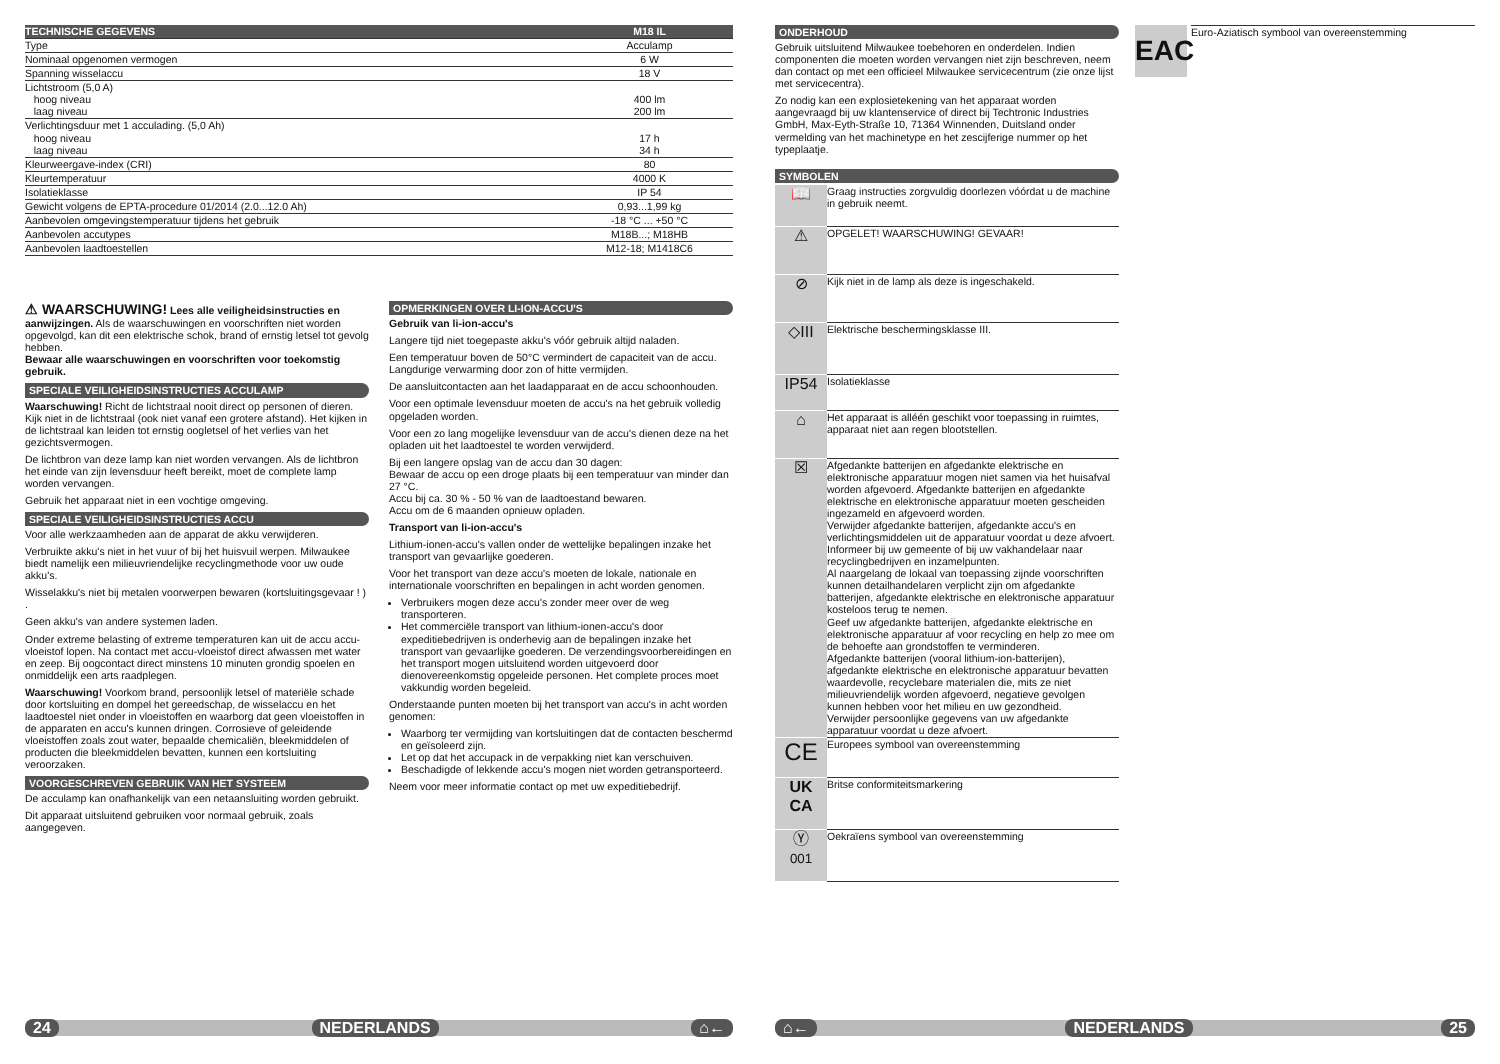| TECHNISCHE GEGEVENS | M18 IL |
| --- | --- |
| Type | Acculamp |
| Nominaal opgenomen vermogen | 6 W |
| Spanning wisselaccu | 18 V |
| Lichtstroom (5,0 A) hoog niveau laag niveau | 400 lm 200 lm |
| Verlichtingsduur met 1 acculading. (5,0 Ah) hoog niveau laag niveau | 17 h 34 h |
| Kleurweergave-index (CRI) | 80 |
| Kleurtemperatuur | 4000 K |
| Isolatieklasse | IP 54 |
| Gewicht volgens de EPTA-procedure 01/2014 (2.0...12.0 Ah) | 0,93...1,99 kg |
| Aanbevolen omgevingstemperatuur tijdens het gebruik | -18 °C ... +50 °C |
| Aanbevolen accutypes | M18B...; M18HB |
| Aanbevolen laadtoestellen | M12-18; M1418C6 |
⚠ WAARSCHUWING! Lees alle veiligheidsinstructies en aanwijzingen. Als de waarschuwingen en voorschriften niet worden opgevolgd, kan dit een elektrische schok, brand of ernstig letsel tot gevolg hebben.
Bewaar alle waarschuwingen en voorschriften voor toekomstig gebruik.
SPECIALE VEILIGHEIDSINSTRUCTIES ACCULAMP
Waarschuwing! Richt de lichtstraal nooit direct op personen of dieren. Kijk niet in de lichtstraal (ook niet vanaf een grotere afstand). Het kijken in de lichtstraal kan leiden tot ernstig oogletsel of het verlies van het gezichtsvermogen.
De lichtbron van deze lamp kan niet worden vervangen. Als de lichtbron het einde van zijn levensduur heeft bereikt, moet de complete lamp worden vervangen.
Gebruik het apparaat niet in een vochtige omgeving.
SPECIALE VEILIGHEIDSINSTRUCTIES ACCU
Voor alle werkzaamheden aan de apparat de akku verwijderen.
Verbruikte akku's niet in het vuur of bij het huisvuil werpen. Milwaukee biedt namelijk een milieuvriendelijke recyclingmethode voor uw oude akku's.
Wisselakku's niet bij metalen voorwerpen bewaren (kortsluitingsgevaar ! ) .
Geen akku's van andere systemen laden.
Onder extreme belasting of extreme temperaturen kan uit de accu accu-vloeistof lopen. Na contact met accu-vloeistof direct afwassen met water en zeep. Bij oogcontact direct minstens 10 minuten grondig spoelen en onmiddelijk een arts raadplegen.
Waarschuwing! Voorkom brand, persoonlijk letsel of materiële schade door kortsluiting en dompel het gereedschap, de wisselaccu en het laadtoestel niet onder in vloeistoffen en waarborg dat geen vloeistoffen in de apparaten en accu's kunnen dringen. Corrosieve of geleidende vloeistoffen zoals zout water, bepaalde chemicaliën, bleekmiddelen of producten die bleekmiddelen bevatten, kunnen een kortsluiting veroorzaken.
VOORGESCHREVEN GEBRUIK VAN HET SYSTEEM
De acculamp kan onafhankelijk van een netaansluiting worden gebruikt.
Dit apparaat uitsluitend gebruiken voor normaal gebruik, zoals aangegeven.
OPMERKINGEN OVER LI-ION-ACCU'S
Gebruik van li-ion-accu's
Langere tijd niet toegepaste akku's vóór gebruik altijd naladen.
Een temperatuur boven de 50°C vermindert de capaciteit van de accu. Langdurige verwarming door zon of hitte vermijden.
De aansluitcontacten aan het laadapparaat en de accu schoonhouden.
Voor een optimale levensduur moeten de accu's na het gebruik volledig opgeladen worden.
Voor een zo lang mogelijke levensduur van de accu's dienen deze na het opladen uit het laadtoestel te worden verwijderd.
Bij een langere opslag van de accu dan 30 dagen:
Bewaar de accu op een droge plaats bij een temperatuur van minder dan 27 °C.
Accu bij ca. 30 % - 50 % van de laadtoestand bewaren.
Accu om de 6 maanden opnieuw opladen.
Transport van li-ion-accu's
Lithium-ionen-accu's vallen onder de wettelijke bepalingen inzake het transport van gevaarlijke goederen.
Voor het transport van deze accu's moeten de lokale, nationale en internationale voorschriften en bepalingen in acht worden genomen.
Verbruikers mogen deze accu's zonder meer over de weg transporteren.
Het commerciële transport van lithium-ionen-accu's door expeditiebedrijven is onderhevig aan de bepalingen inzake het transport van gevaarlijke goederen. De verzendingsvoorbereidingen en het transport mogen uitsluitend worden uitgevoerd door dienovereenkomstig opgeleide personen. Het complete proces moet vakkundig worden begeleid.
Onderstaande punten moeten bij het transport van accu's in acht worden genomen:
Waarborg ter vermijding van kortsluitingen dat de contacten beschermd en geïsoleerd zijn.
Let op dat het accupack in de verpakking niet kan verschuiven.
Beschadigde of lekkende accu's mogen niet worden getransporteerd.
Neem voor meer informatie contact op met uw expeditiebedrijf.
24 NEDERLANDS ⌂←
ONDERHOUD
Gebruik uitsluitend Milwaukee toebehoren en onderdelen. Indien componenten die moeten worden vervangen niet zijn beschreven, neem dan contact op met een officieel Milwaukee servicecentrum (zie onze lijst met servicecentra).
Zo nodig kan een explosietekening van het apparaat worden aangevraagd bij uw klantenservice of direct bij Techtronic Industries GmbH, Max-Eyth-Straße 10, 71364 Winnenden, Duitsland onder vermelding van het machinetype en het zescijferige nummer op het typeplaatje.
SYMBOLEN
| 📖 | Graag instructies zorgvuldig doorlezen vóórdat u de machine in gebruik neemt. |
| ⚠ | OPGELET! WAARSCHUWING! GEVAAR! |
| ⊘ | Kijk niet in de lamp als deze is ingeschakeld. |
| ◇III | Elektrische beschermingsklasse III. |
| IP54 | Isolatieklasse |
| ⌂ | Het apparaat is alléén geschikt voor toepassing in ruimtes, apparaat niet aan regen blootstellen. |
| ☒ | Afgedankte batterijen en afgedankte elektrische en elektronische apparatuur mogen niet samen via het huisafval worden afgevoerd. Afgedankte batterijen en afgedankte elektrische en elektronische apparatuur moeten gescheiden ingezameld en afgevoerd worden. Verwijder afgedankte batterijen, afgedankte accu's en verlichtingsmiddelen uit de apparatuur voordat u deze afvoert. Informeer bij uw gemeente of bij uw vakhandelaar naar recyclingbedrijven en inzamelpunten. Al naargelang de lokaal van toepassing zijnde voorschriften kunnen detailhandelaren verplicht zijn om afgedankte batterijen, afgedankte elektrische en elektronische apparatuur kosteloos terug te nemen. Geef uw afgedankte batterijen, afgedankte elektrische en elektronische apparatuur af voor recycling en help zo mee om de behoefte aan grondstoffen te verminderen. Afgedankte batterijen (vooral lithium-ion-batterijen), afgedankte elektrische en elektronische apparatuur bevatten waardevolle, recyclebare materialen die, mits ze niet milieuvriendelijk worden afgevoerd, negatieve gevolgen kunnen hebben voor het milieu en uw gezondheid. Verwijder persoonlijke gegevens van uw afgedankte apparatuur voordat u deze afvoert. |
| CE | Europees symbool van overeenstemming |
| UK CA | Britse conformiteitsmarkering |
| Ⓨ 001 | Oekraïens symbool van overeenstemming |
EAC
Euro-Aziatisch symbool van overeenstemming
⌂← NEDERLANDS 25